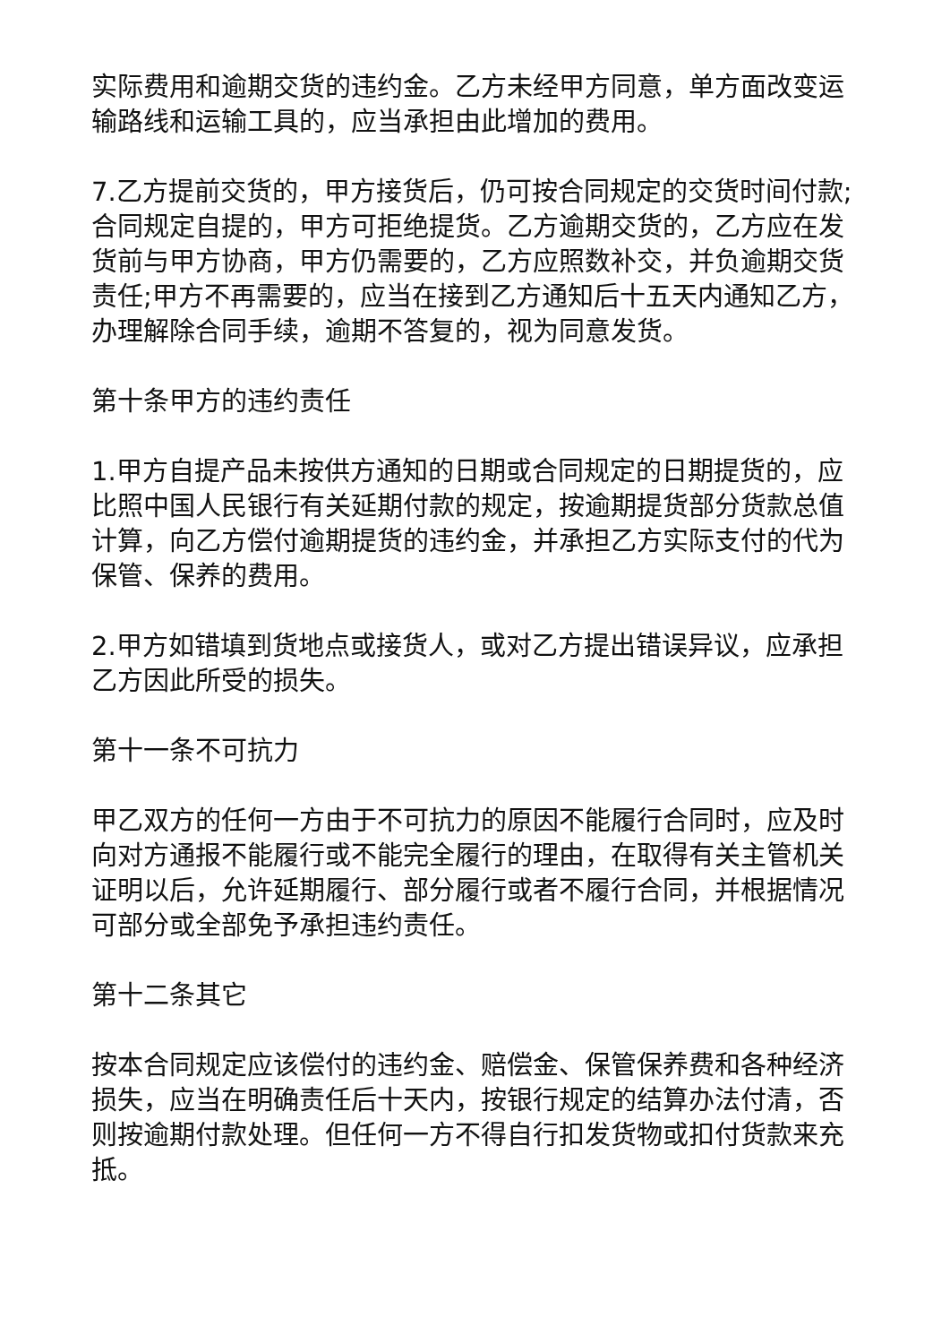实际费用和逾期交货的违约金。乙方未经甲方同意，单方面改变运输路线和运输工具的，应当承担由此增加的费用。
7.乙方提前交货的，甲方接货后，仍可按合同规定的交货时间付款;合同规定自提的，甲方可拒绝提货。乙方逾期交货的，乙方应在发货前与甲方协商，甲方仍需要的，乙方应照数补交，并负逾期交货责任;甲方不再需要的，应当在接到乙方通知后十五天内通知乙方，办理解除合同手续，逾期不答复的，视为同意发货。
第十条甲方的违约责任
1.甲方自提产品未按供方通知的日期或合同规定的日期提货的，应比照中国人民银行有关延期付款的规定，按逾期提货部分货款总值计算，向乙方偿付逾期提货的违约金，并承担乙方实际支付的代为保管、保养的费用。
2.甲方如错填到货地点或接货人，或对乙方提出错误异议，应承担乙方因此所受的损失。
第十一条不可抗力
甲乙双方的任何一方由于不可抗力的原因不能履行合同时，应及时向对方通报不能履行或不能完全履行的理由，在取得有关主管机关证明以后，允许延期履行、部分履行或者不履行合同，并根据情况可部分或全部免予承担违约责任。
第十二条其它
按本合同规定应该偿付的违约金、赔偿金、保管保养费和各种经济损失，应当在明确责任后十天内，按银行规定的结算办法付清，否则按逾期付款处理。但任何一方不得自行扣发货物或扣付货款来充抵。